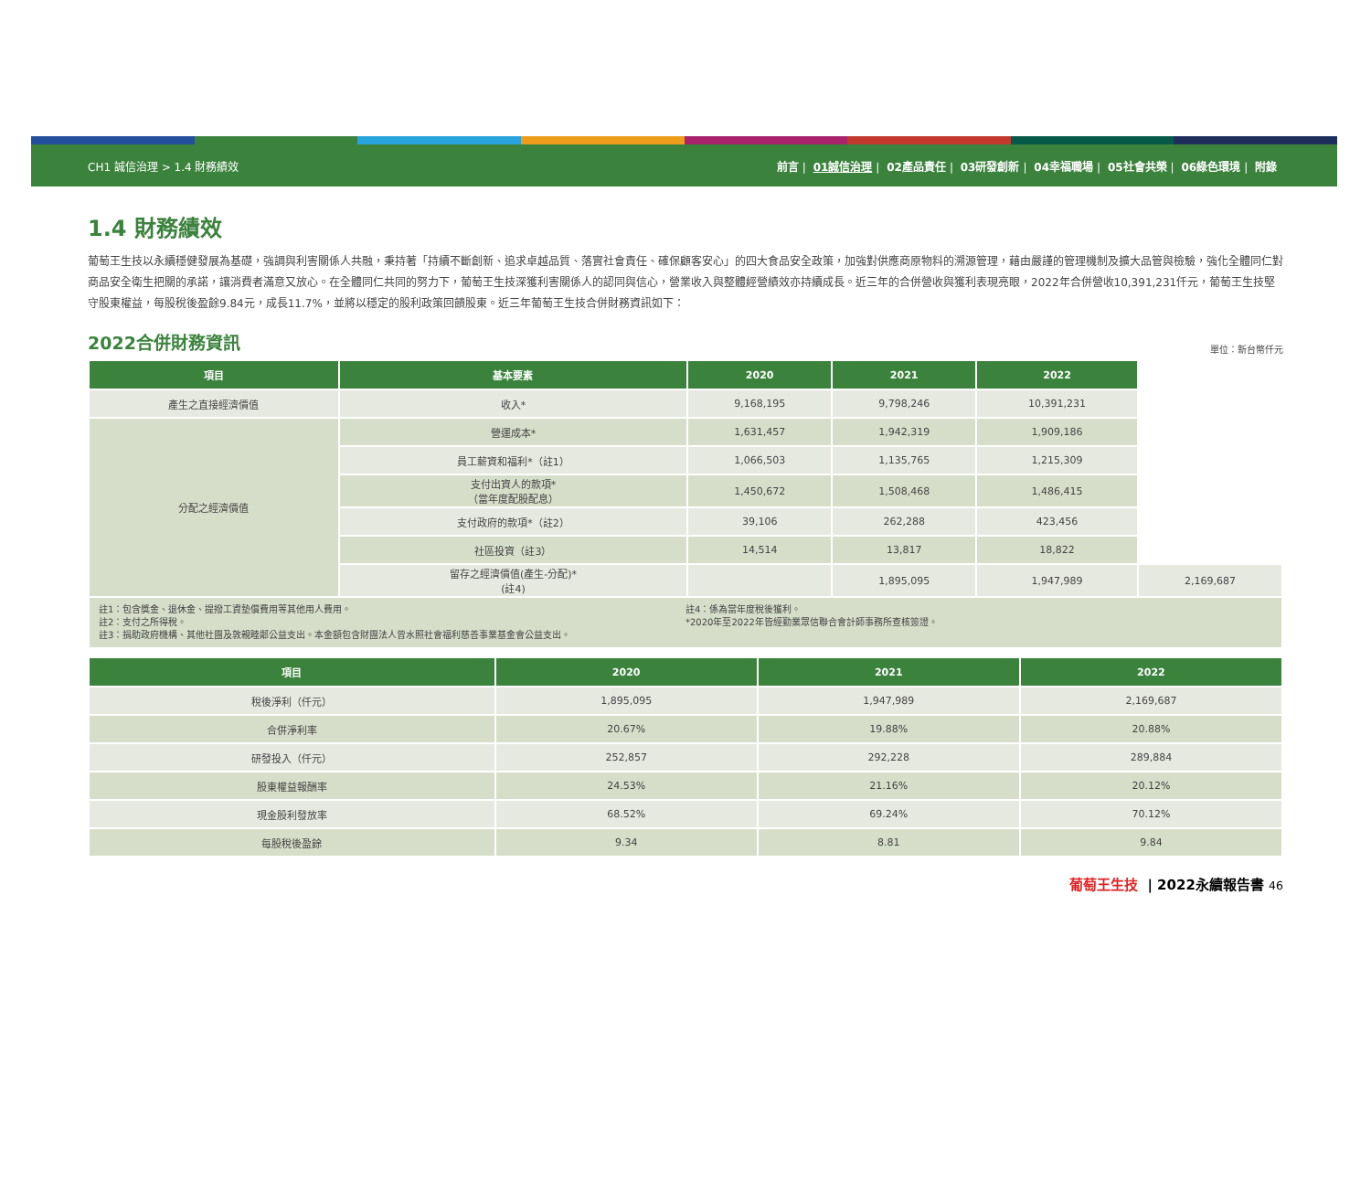CH1 誠信治理 > 1.4 財務績效 前言 | 01誠信治理 | 02產品責任 | 03研發創新 | 04幸福職場 | 05社會共榮 | 06綠色環境 | 附錄
1.4 財務績效
葡萄王生技以永續穩健發展為基礎，強調與利害關係人共融，秉持著「持續不斷創新、追求卓越品質、落實社會責任、確保顧客安心」的四大食品安全政策，加強對供應商原物料的溯源管理，藉由嚴謹的管理機制及擴大品管與檢驗，強化全體同仁對商品安全衛生把關的承諾，讓消費者滿意又放心。在全體同仁共同的努力下，葡萄王生技深獲利害關係人的認同與信心，營業收入與整體經營績效亦持續成長。近三年的合併營收與獲利表現亮眼，2022年合併營收10,391,231仟元，葡萄王生技堅守股東權益，每股稅後盈餘9.84元，成長11.7%，並將以穩定的股利政策回饋股東。近三年葡萄王生技合併財務資訊如下：
2022合併財務資訊
單位：新台幣仟元
| 項目 | 基本要素 | 2020 | 2021 | 2022 | |
| --- | --- | --- | --- | --- | --- |
| 產生之直接經濟價值 | 收入* | 9,168,195 | 9,798,246 | 10,391,231 | |
| 分配之經濟價值 | 營運成本* | 1,631,457 | 1,942,319 | 1,909,186 | |
| | 員工薪資和福利*（註1） | 1,066,503 | 1,135,765 | 1,215,309 | |
| | 支付出資人的款項* （當年度配股配息） | 1,450,672 | 1,508,468 | 1,486,415 | |
| | 支付政府的款項*（註2） | 39,106 | 262,288 | 423,456 | |
| | 社區投資（註3） | 14,514 | 13,817 | 18,822 | |
| | 留存之經濟價值(產生-分配)* (註4) | | 1,895,095 | 1,947,989 | 2,169,687 |
註1：包含獎金、退休金、提撥工資墊償費用等其他用人費用。
註2：支付之所得稅。
註3：捐助政府機構、其他社團及敦親睦鄰公益支出。本金額包含財團法人曾水照社會福利慈善事業基金會公益支出。
註4：係為當年度稅後獲利。
*2020年至2022年皆經勤業眾信聯合會計師事務所查核簽證。
| 項目 | 2020 | 2021 | 2022 |
| --- | --- | --- | --- |
| 稅後淨利（仟元） | 1,895,095 | 1,947,989 | 2,169,687 |
| 合併淨利率 | 20.67% | 19.88% | 20.88% |
| 研發投入（仟元） | 252,857 | 292,228 | 289,884 |
| 股東權益報酬率 | 24.53% | 21.16% | 20.12% |
| 現金股利發放率 | 68.52% | 69.24% | 70.12% |
| 每股稅後盈餘 | 9.34 | 8.81 | 9.84 |
葡萄王生技 | 2022永續報告書 46